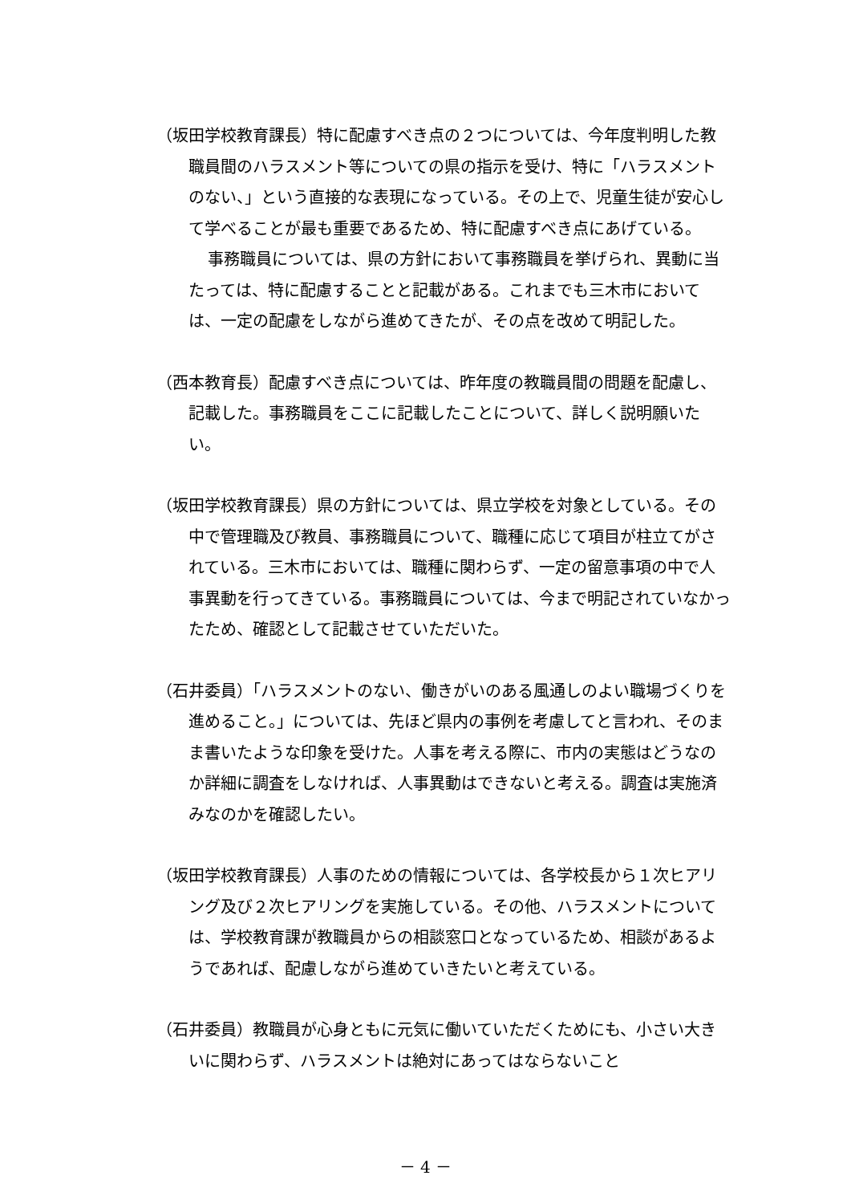（坂田学校教育課長）特に配慮すべき点の２つについては、今年度判明した教職員間のハラスメント等についての県の指示を受け、特に「ハラスメントのない、」という直接的な表現になっている。その上で、児童生徒が安心して学べることが最も重要であるため、特に配慮すべき点にあげている。
事務職員については、県の方針において事務職員を挙げられ、異動に当たっては、特に配慮することと記載がある。これまでも三木市においては、一定の配慮をしながら進めてきたが、その点を改めて明記した。
（西本教育長）配慮すべき点については、昨年度の教職員間の問題を配慮し、記載した。事務職員をここに記載したことについて、詳しく説明願いたい。
（坂田学校教育課長）県の方針については、県立学校を対象としている。その中で管理職及び教員、事務職員について、職種に応じて項目が柱立てがされている。三木市においては、職種に関わらず、一定の留意事項の中で人事異動を行ってきている。事務職員については、今まで明記されていなかったため、確認として記載させていただいた。
（石井委員）「ハラスメントのない、働きがいのある風通しのよい職場づくりを進めること。」については、先ほど県内の事例を考慮してと言われ、そのまま書いたような印象を受けた。人事を考える際に、市内の実態はどうなのか詳細に調査をしなければ、人事異動はできないと考える。調査は実施済みなのかを確認したい。
（坂田学校教育課長）人事のための情報については、各学校長から１次ヒアリング及び２次ヒアリングを実施している。その他、ハラスメントについては、学校教育課が教職員からの相談窓口となっているため、相談があるようであれば、配慮しながら進めていきたいと考えている。
（石井委員）教職員が心身ともに元気に働いていただくためにも、小さい大きいに関わらず、ハラスメントは絶対にあってはならないこと
－ 4 －